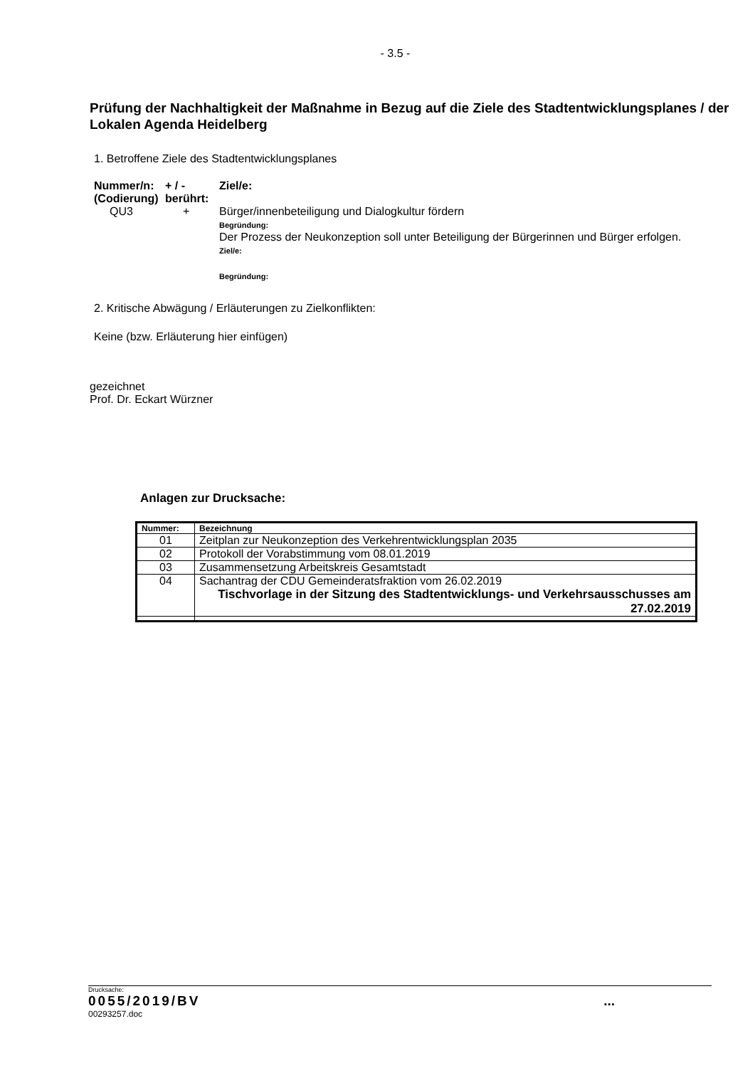- 3.5 -
Prüfung der Nachhaltigkeit der Maßnahme in Bezug auf die Ziele des Stadtentwicklungsplanes / der Lokalen Agenda Heidelberg
1. Betroffene Ziele des Stadtentwicklungsplanes
| Nummer/n: (Codierung) | + / - berührt: | Ziel/e: |
| QU3 | + | Bürger/innenbeteiligung und Dialogkultur fördern Begründung: Der Prozess der Neukonzeption soll unter Beteiligung der Bürgerinnen und Bürger erfolgen. Ziel/e: Begründung: |
2. Kritische Abwägung / Erläuterungen zu Zielkonflikten:
Keine (bzw. Erläuterung hier einfügen)
gezeichnet
Prof. Dr. Eckart Würzner
Anlagen zur Drucksache:
| Nummer: | Bezeichnung |
| --- | --- |
| 01 | Zeitplan zur Neukonzeption des Verkehrentwicklungsplan 2035 |
| 02 | Protokoll der Vorabstimmung vom 08.01.2019 |
| 03 | Zusammensetzung Arbeitskreis Gesamtstadt |
| 04 | Sachantrag der CDU Gemeinderatsfraktion vom 26.02.2019 Tischvorlage in der Sitzung des Stadtentwicklungs- und Verkehrsausschusses am 27.02.2019 |
Drucksache:
0055/2019/BV...
00293257.doc